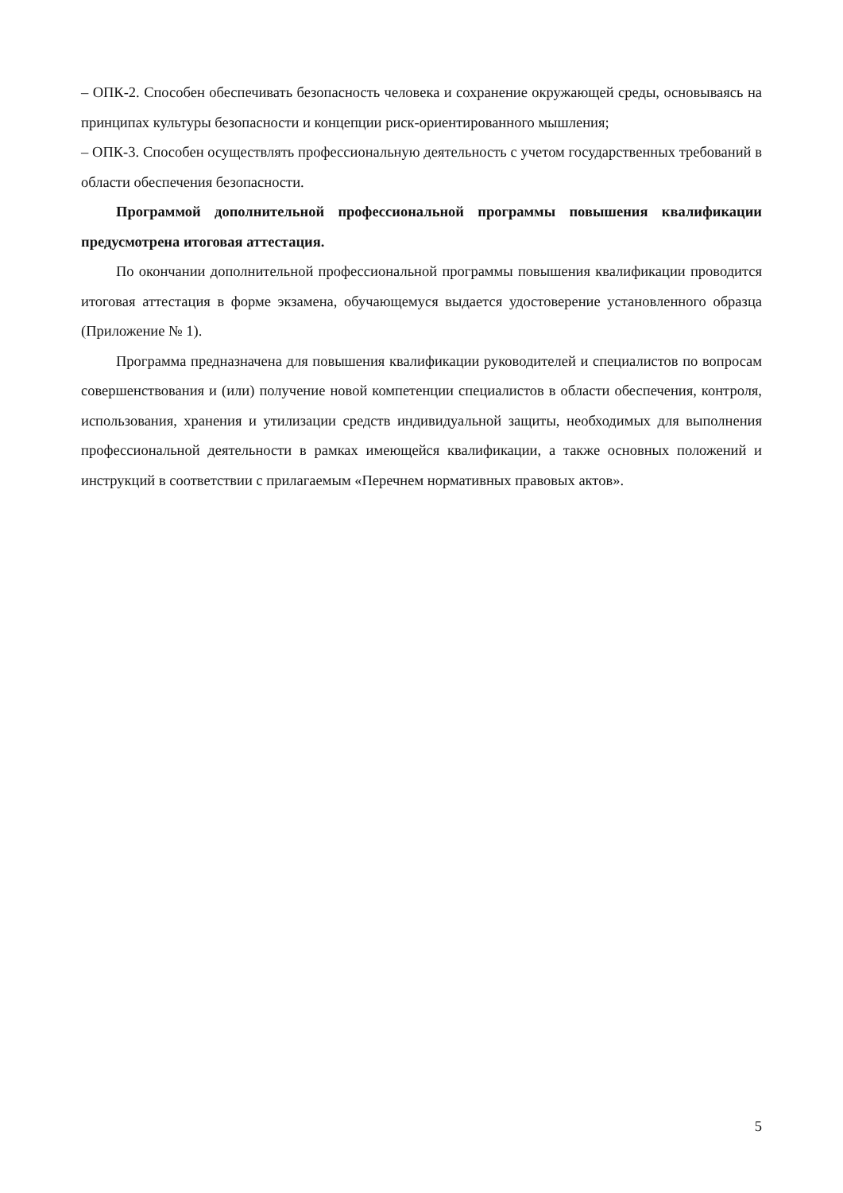– ОПК-2. Способен обеспечивать безопасность человека и сохранение окружающей среды, основываясь на принципах культуры безопасности и концепции риск-ориентированного мышления;
– ОПК-3. Способен осуществлять профессиональную деятельность с учетом государственных требований в области обеспечения безопасности.
Программой дополнительной профессиональной программы повышения квалификации предусмотрена итоговая аттестация.
По окончании дополнительной профессиональной программы повышения квалификации проводится итоговая аттестация в форме экзамена, обучающемуся выдается удостоверение установленного образца (Приложение № 1).
Программа предназначена для повышения квалификации руководителей и специалистов по вопросам совершенствования и (или) получение новой компетенции специалистов в области обеспечения, контроля, использования, хранения и утилизации средств индивидуальной защиты, необходимых для выполнения профессиональной деятельности в рамках имеющейся квалификации, а также основных положений и инструкций в соответствии с прилагаемым «Перечнем нормативных правовых актов».
5